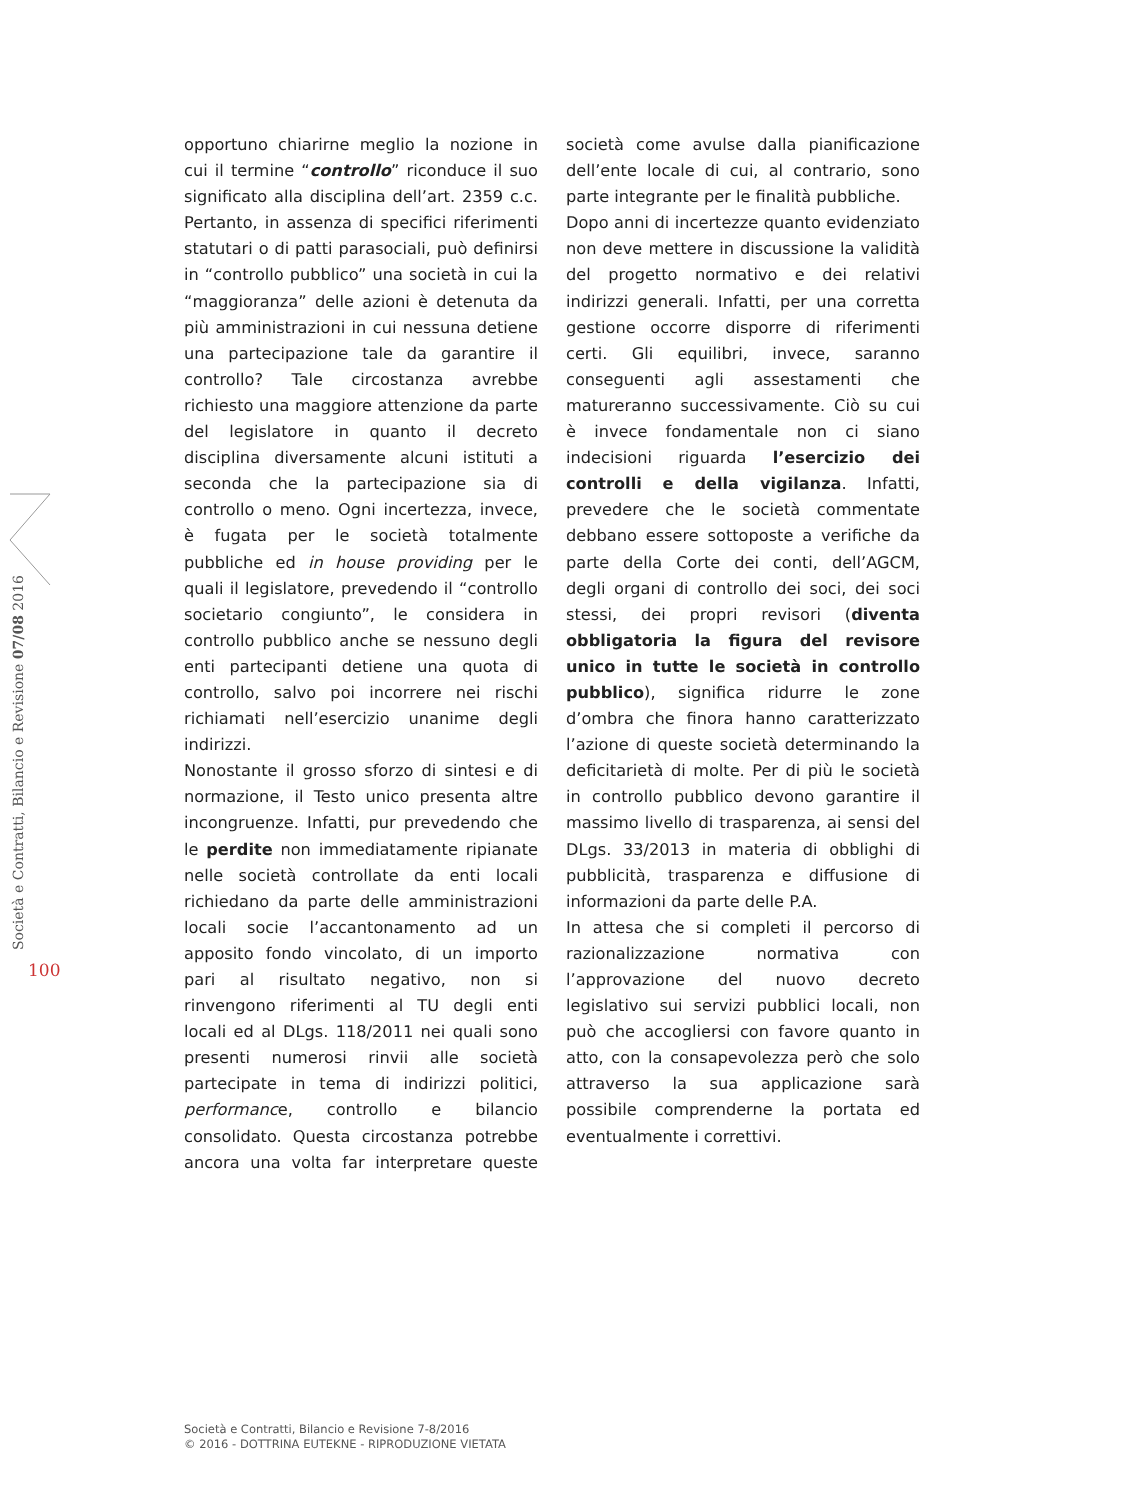Società e Contratti, Bilancio e Revisione 07/08 2016
100
opportuno chiarirne meglio la nozione in cui il termine “controllo” riconduce il suo significato alla disciplina dell’art. 2359 c.c. Pertanto, in assenza di specifici riferimenti statutari o di patti parasociali, può definirsi in “controllo pubblico” una società in cui la “maggioranza” delle azioni è detenuta da più amministrazioni in cui nessuna detiene una partecipazione tale da garantire il controllo? Tale circostanza avrebbe richiesto una maggiore attenzione da parte del legislatore in quanto il decreto disciplina diversamente alcuni istituti a seconda che la partecipazione sia di controllo o meno. Ogni incertezza, invece, è fugata per le società totalmente pubbliche ed in house providing per le quali il legislatore, prevedendo il “controllo societario congiunto”, le considera in controllo pubblico anche se nessuno degli enti partecipanti detiene una quota di controllo, salvo poi incorrere nei rischi richiamati nell’esercizio unanime degli indirizzi.
Nonostante il grosso sforzo di sintesi e di normazione, il Testo unico presenta altre incongruenze. Infatti, pur prevedendo che le perdite non immediatamente ripianate nelle società controllate da enti locali richiedano da parte delle amministrazioni locali socie l’accantonamento ad un apposito fondo vincolato, di un importo pari al risultato negativo, non si rinvengono riferimenti al TU degli enti locali ed al DLgs. 118/2011 nei quali sono presenti numerosi rinvii alle società partecipate in tema di indirizzi politici, performance, controllo e bilancio consolidato. Questa circostanza potrebbe ancora una volta far interpretare queste società come avulse dalla pianificazione dell’ente locale di cui, al contrario, sono parte integrante per le finalità pubbliche.
Dopo anni di incertezze quanto evidenziato non deve mettere in discussione la validità del progetto normativo e dei relativi indirizzi generali. Infatti, per una corretta gestione occorre disporre di riferimenti certi. Gli equilibri, invece, saranno conseguenti agli assestamenti che matureranno successivamente. Ciò su cui è invece fondamentale non ci siano indecisioni riguarda l’esercizio dei controlli e della vigilanza. Infatti, prevedere che le società commentate debbano essere sottoposte a verifiche da parte della Corte dei conti, dell’AGCM, degli organi di controllo dei soci, dei soci stessi, dei propri revisori (diventa obbligatoria la figura del revisore unico in tutte le società in controllo pubblico), significa ridurre le zone d’ombra che finora hanno caratterizzato l’azione di queste società determinando la deficitarietà di molte. Per di più le società in controllo pubblico devono garantire il massimo livello di trasparenza, ai sensi del DLgs. 33/2013 in materia di obblighi di pubblicità, trasparenza e diffusione di informazioni da parte delle P.A.
In attesa che si completi il percorso di razionalizzazione normativa con l’approvazione del nuovo decreto legislativo sui servizi pubblici locali, non può che accogliersi con favore quanto in atto, con la consapevolezza però che solo attraverso la sua applicazione sarà possibile comprenderne la portata ed eventualmente i correttivi.
Società e Contratti, Bilancio e Revisione 7-8/2016
© 2016 - DOTTRINA EUTEKNE - RIPRODUZIONE VIETATA